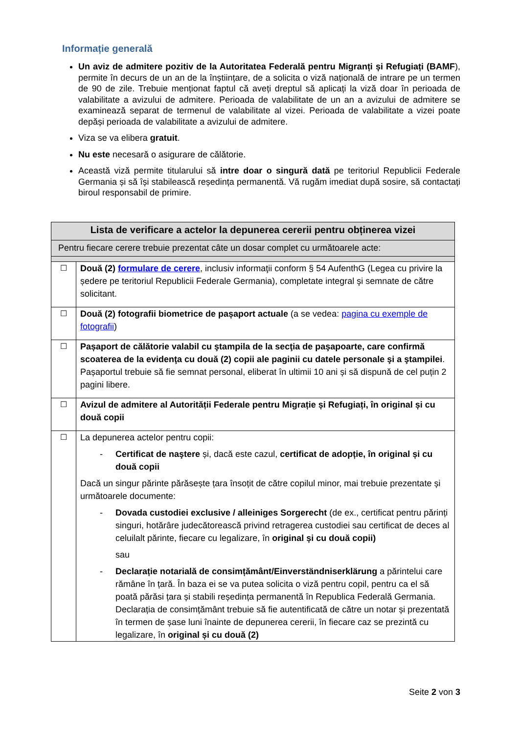Informație generală
Un aviz de admitere pozitiv de la Autoritatea Federală pentru Migranți și Refugiați (BAMF), permite în decurs de un an de la înștiințare, de a solicita o viză națională de intrare pe un termen de 90 de zile. Trebuie menționat faptul că aveți dreptul să aplicați la viză doar în perioada de valabilitate a avizului de admitere. Perioada de valabilitate de un an a avizului de admitere se examinează separat de termenul de valabilitate al vizei. Perioada de valabilitate a vizei poate depăși perioada de valabilitate a avizului de admitere.
Viza se va elibera gratuit.
Nu este necesară o asigurare de călătorie.
Această viză permite titularului să intre doar o singură dată pe teritoriul Republicii Federale Germania și să își stabilească reședința permanentă. Vă rugăm imediat după sosire, să contactați biroul responsabil de primire.
| Lista de verificare a actelor la depunerea cererii pentru obținerea vizei | |
| Pentru fiecare cerere trebuie prezentat câte un dosar complet cu următoarele acte: | |
| ☐ | Două (2) formulare de cerere , inclusiv informaţii conform § 54 AufenthG (Legea cu privire la ședere pe teritoriul Republicii Federale Germania), completate integral şi semnate de către solicitant. |
| ☐ | Două (2) fotografii biometrice de pașaport actuale (a se vedea: pagina cu exemple de fotografii ) |
| ☐ | Pașaport de călătorie valabil cu ştampila de la secţia de paşapoarte, care confirmă scoaterea de la evidenţa cu două (2) copii ale paginii cu datele personale şi a ştampilei . Pașaportul trebuie să fie semnat personal, eliberat în ultimii 10 ani și să dispună de cel puțin 2 pagini libere. |
| ☐ | Avizul de admitere al Autorității Federale pentru Migrație și Refugiați, în original și cu două copii |
| ☐ | La depunerea actelor pentru copii: - Certificat de naştere și, dacă este cazul, certificat de adopție, în original și cu două copii Dacă un singur părinte părăsește țara însoțit de către copilul minor, mai trebuie prezentate și următoarele documente: - Dovada custodiei exclusive / alleiniges Sorgerecht (de ex., certificat pentru părinți singuri, hotărâre judecătorească privind retragerea custodiei sau certificat de deces al celuilalt părinte, fiecare cu legalizare, în original și cu două copii) sau - Declarație notarială de consimțământ/Einverständniserklärung a părintelui care rămâne în țară. În baza ei se va putea solicita o viză pentru copil, pentru ca el să poată părăsi țara și stabili reședința permanentă în Republica Federală Germania. Declarația de consimțământ trebuie să fie autentificată de către un notar și prezentată în termen de șase luni înainte de depunerea cererii, în fiecare caz se prezintă cu legalizare, în original și cu două (2) |
Seite 2 von 3